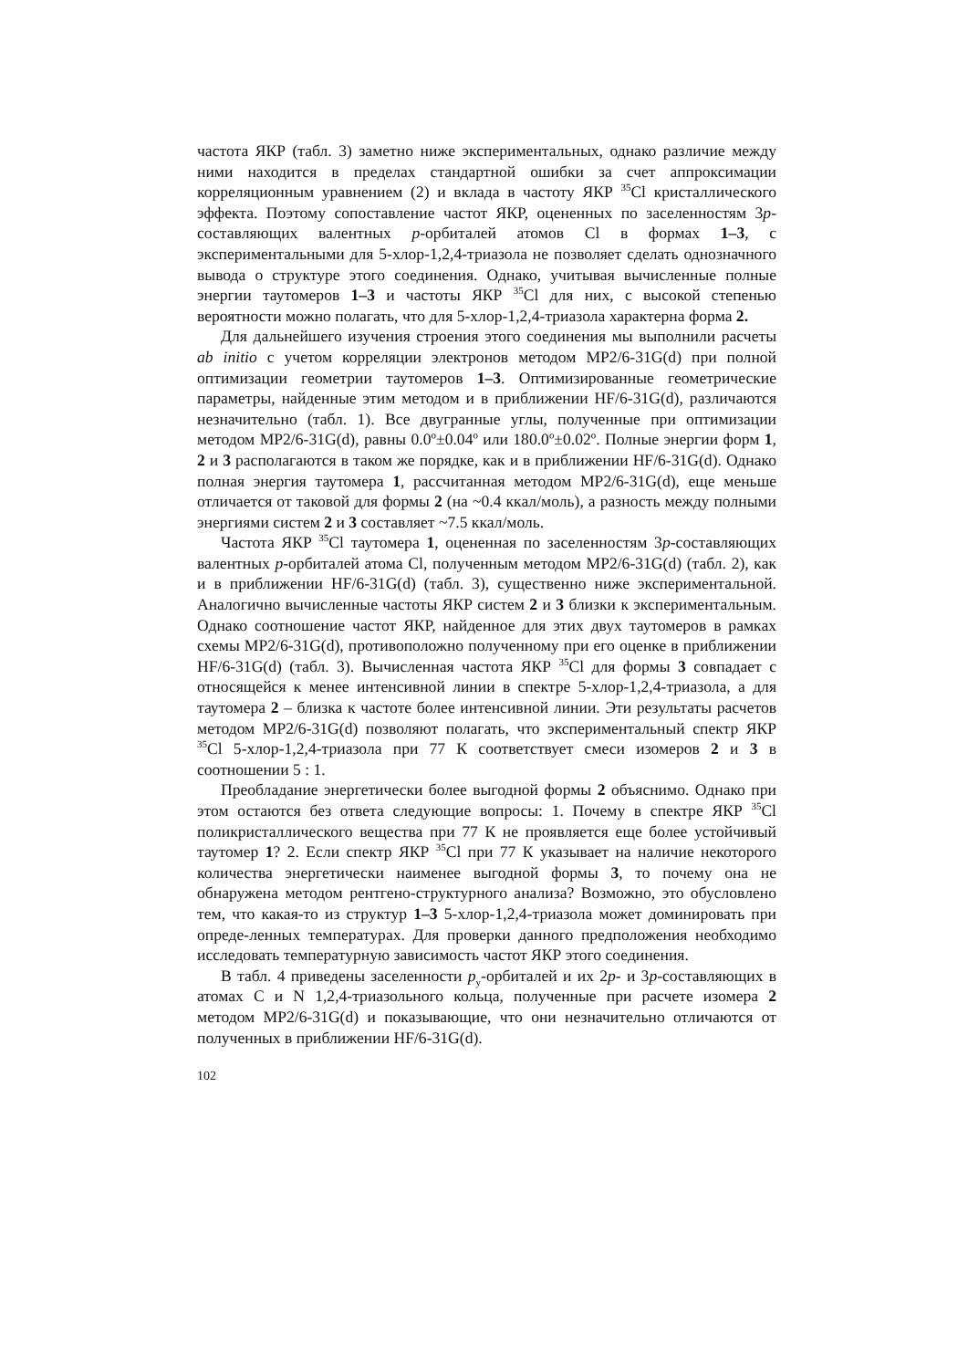частота ЯКР (табл. 3) заметно ниже экспериментальных, однако различие между ними находится в пределах стандартной ошибки за счет аппроксимации корреляционным уравнением (2) и вклада в частоту ЯКР <sup>35</sup>Cl кристаллического эффекта. Поэтому сопоставление частот ЯКР, оцененных по заселенностям 3p-составляющих валентных p-орбиталей атомов Cl в формах 1–3, с экспериментальными для 5-хлор-1,2,4-триазола не позволяет сделать однозначного вывода о структуре этого соединения. Однако, учитывая вычисленные полные энергии таутомеров 1–3 и частоты ЯКР <sup>35</sup>Cl для них, с высокой степенью вероятности можно полагать, что для 5-хлор-1,2,4-триазола характерна форма 2.
Для дальнейшего изучения строения этого соединения мы выполнили расчеты ab initio с учетом корреляции электронов методом MP2/6-31G(d) при полной оптимизации геометрии таутомеров 1–3. Оптимизированные геометрические параметры, найденные этим методом и в приближении HF/6-31G(d), различаются незначительно (табл. 1). Все двугранные углы, полученные при оптимизации методом MP2/6-31G(d), равны 0.0º±0.04º или 180.0º±0.02º. Полные энергии форм 1, 2 и 3 располагаются в таком же порядке, как и в приближении HF/6-31G(d). Однако полная энергия таутомера 1, рассчитанная методом MP2/6-31G(d), еще меньше отличается от таковой для формы 2 (на ~0.4 ккал/моль), а разность между полными энергиями систем 2 и 3 составляет ~7.5 ккал/моль.
Частота ЯКР <sup>35</sup>Cl таутомера 1, оцененная по заселенностям 3p-составляющих валентных p-орбиталей атома Cl, полученным методом MP2/6-31G(d) (табл. 2), как и в приближении HF/6-31G(d) (табл. 3), существенно ниже экспериментальной. Аналогично вычисленные частоты ЯКР систем 2 и 3 близки к экспериментальным. Однако соотношение частот ЯКР, найденное для этих двух таутомеров в рамках схемы MP2/6-31G(d), противоположно полученному при его оценке в приближении HF/6-31G(d) (табл. 3). Вычисленная частота ЯКР <sup>35</sup>Cl для формы 3 совпадает с относящейся к менее интенсивной линии в спектре 5-хлор-1,2,4-триазола, а для таутомера 2 – близка к частоте более интенсивной линии. Эти результаты расчетов методом MP2/6-31G(d) позволяют полагать, что экспериментальный спектр ЯКР <sup>35</sup>Cl 5-хлор-1,2,4-триазола при 77 К соответствует смеси изомеров 2 и 3 в соотношении 5 : 1.
Преобладание энергетически более выгодной формы 2 объяснимо. Однако при этом остаются без ответа следующие вопросы: 1. Почему в спектре ЯКР <sup>35</sup>Cl поликристаллического вещества при 77 К не проявляется еще более устойчивый таутомер 1? 2. Если спектр ЯКР <sup>35</sup>Cl при 77 К указывает на наличие некоторого количества энергетически наименее выгодной формы 3, то почему она не обнаружена методом рентгено-структурного анализа? Возможно, это обусловлено тем, что какая-то из структур 1–3 5-хлор-1,2,4-триазола может доминировать при опреде-ленных температурах. Для проверки данного предположения необходимо исследовать температурную зависимость частот ЯКР этого соединения.
В табл. 4 приведены заселенности p<sub>y</sub>-орбиталей и их 2p- и 3p-составляющих в атомах С и N 1,2,4-триазольного кольца, полученные при расчете изомера 2 методом MP2/6-31G(d) и показывающие, что они незначительно отличаются от полученных в приближении HF/6-31G(d).
102